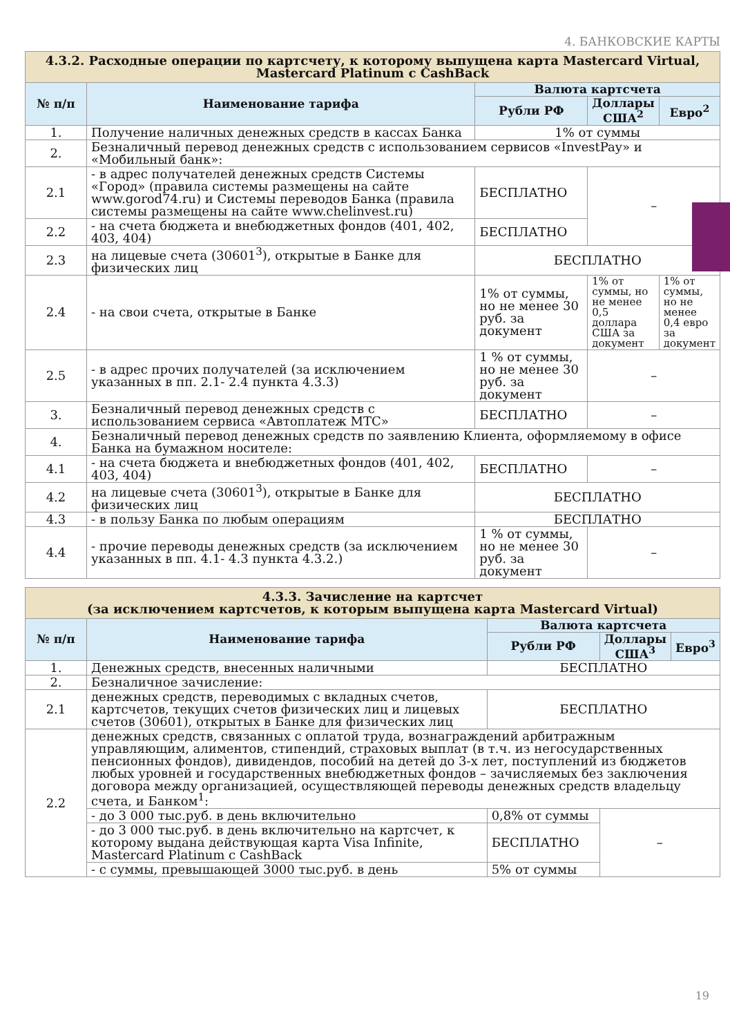4. БАНКОВСКИЕ КАРТЫ
| 4.3.2. Расходные операции по картсчету, к которому выпущена карта Mastercard Virtual, Mastercard Platinum с CashBack | | | | |
| № п/п | Наименование тарифа | Валюта картсчета | | |
| | | Рубли РФ | Доллары США<sup>2</sup> | Евро<sup>2</sup> |
| 1. | Получение наличных денежных средств в кассах Банка | 1% от суммы | | |
| 2. | Безналичный перевод денежных средств с использованием сервисов «InvestPay» и «Мобильный банк»: | | | |
| 2.1 | - в адрес получателей денежных средств Системы «Город» (правила системы размещены на сайте www.gorod74.ru) и Системы переводов Банка (правила системы размещены на сайте www.chelinvest.ru) | БЕСПЛАТНО | – | |
| 2.2 | - на счета бюджета и внебюджетных фондов (401, 402, 403, 404) | БЕСПЛАТНО | | |
| 2.3 | на лицевые счета (30601<sup>3</sup>), открытые в Банке для физических лиц | БЕСПЛАТНО | | |
| 2.4 | - на свои счета, открытые в Банке | 1% от суммы, но не менее 30 руб. за документ | 1% от суммы, но не менее 0,5 доллара США за документ | 1% от суммы, но не менее 0,4 евро за документ |
| 2.5 | - в адрес прочих получателей (за исключением указанных в пп. 2.1- 2.4 пункта 4.3.3) | 1 % от суммы, но не менее 30 руб. за документ | – | |
| 3. | Безналичный перевод денежных средств с использованием сервиса «Автоплатеж МТС» | БЕСПЛАТНО | – | |
| 4. | Безналичный перевод денежных средств по заявлению Клиента, оформляемому в офисе Банка на бумажном носителе: | | | |
| 4.1 | - на счета бюджета и внебюджетных фондов (401, 402, 403, 404) | БЕСПЛАТНО | – | |
| 4.2 | на лицевые счета (30601<sup>3</sup>), открытые в Банке для физических лиц | БЕСПЛАТНО | | |
| 4.3 | - в пользу Банка по любым операциям | БЕСПЛАТНО | | |
| 4.4 | - прочие переводы денежных средств (за исключением указанных в пп. 4.1- 4.3 пункта 4.3.2.) | 1 % от суммы, но не менее 30 руб. за документ | – | |
| 4.3.3. Зачисление на картсчет (за исключением картсчетов, к которым выпущена карта Mastercard Virtual) | | | | |
| № п/п | Наименование тарифа | Валюта картсчета | | |
| | | Рубли РФ | Доллары США<sup>3</sup> | Евро<sup>3</sup> |
| 1. | Денежных средств, внесенных наличными | БЕСПЛАТНО | | |
| 2. | Безналичное зачисление: | | | |
| 2.1 | денежных средств, переводимых с вкладных счетов, картсчетов, текущих счетов физических лиц и лицевых счетов (30601), открытых в Банке для физических лиц | БЕСПЛАТНО | | |
| 2.2 | денежных средств, связанных с оплатой труда, вознаграждений арбитражным управляющим, алиментов, стипендий, страховых выплат (в т.ч. из негосударственных пенсионных фондов), дивидендов, пособий на детей до 3-х лет, поступлений из бюджетов любых уровней и государственных внебюджетных фондов – зачисляемых без заключения договора между организацией, осуществляющей переводы денежных средств владельцу счета, и Банком<sup>1</sup>: | | | |
| | - до 3 000 тыс.руб. в день включительно | 0,8% от суммы | – | |
| | - до 3 000 тыс.руб. в день включительно на картсчет, к которому выдана действующая карта Visa Infinite, Mastercard Platinum с CashBack | БЕСПЛАТНО | | |
| | - с суммы, превышающей 3000 тыс.руб. в день | 5% от суммы | | |
19